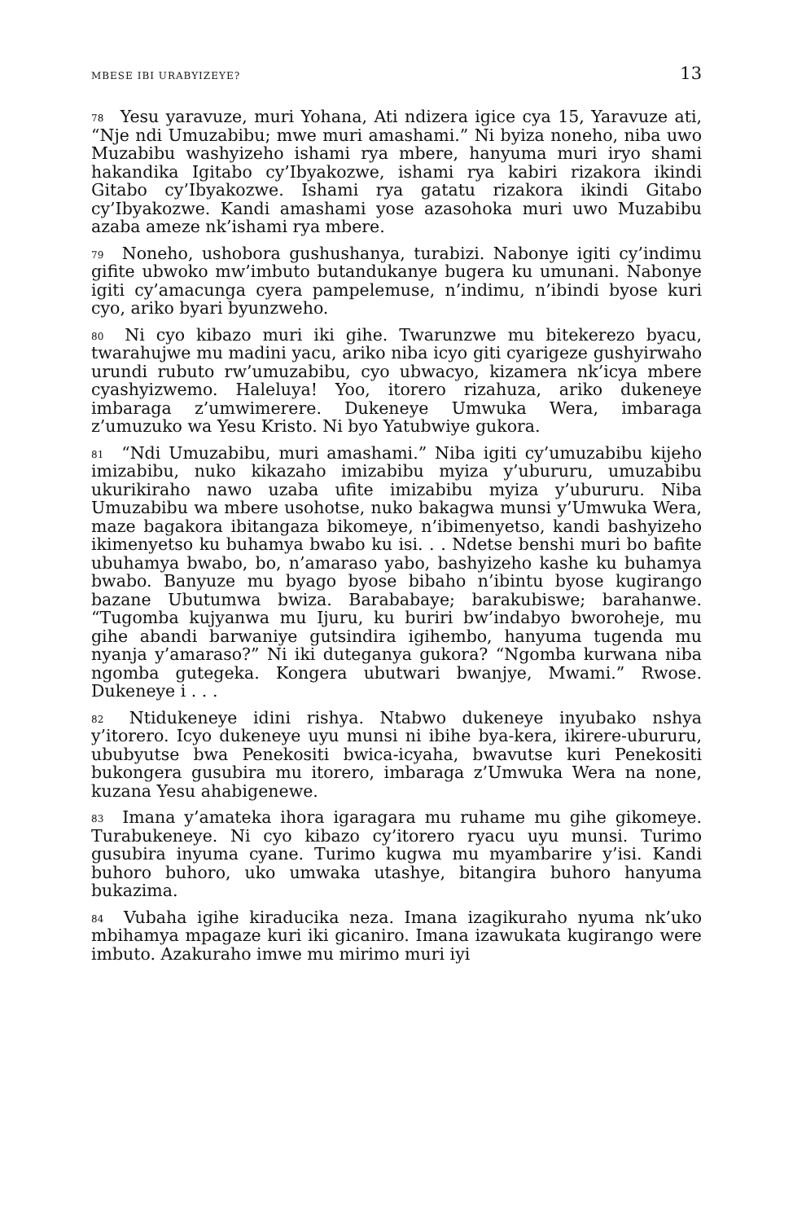MBESE IBI URABYIZEYE? 13
<sup>78</sup> Yesu yaravuze, muri Yohana, Ati ndizera igice cya 15, Yaravuze ati, “Nje ndi Umuzabibu; mwe muri amashami.” Ni byiza noneho, niba uwo Muzabibu washyizeho ishami rya mbere, hanyuma muri iryo shami hakandika Igitabo cy’Ibyakozwe, ishami rya kabiri rizakora ikindi Gitabo cy’Ibyakozwe. Ishami rya gatatu rizakora ikindi Gitabo cy’Ibyakozwe. Kandi amashami yose azasohoka muri uwo Muzabibu azaba ameze nk’ishami rya mbere.
<sup>79</sup> Noneho, ushobora gushushanya, turabizi. Nabonye igiti cy’indimu gifite ubwoko mw’imbuto butandukanye bugera ku umunani. Nabonye igiti cy’amacunga cyera pampelemuse, n’indimu, n’ibindi byose kuri cyo, ariko byari byunzweho.
<sup>80</sup> Ni cyo kibazo muri iki gihe. Twarunzwe mu bitekerezo byacu, twarahujwe mu madini yacu, ariko niba icyo giti cyarigeze gushyirwaho urundi rubuto rw’umuzabibu, cyo ubwacyo, kizamera nk’icya mbere cyashyizwemo. Haleluya! Yoo, itorero rizahuza, ariko dukeneye imbaraga z’umwimerere. Dukeneye Umwuka Wera, imbaraga z’umuzuko wa Yesu Kristo. Ni byo Yatubwiye gukora.
<sup>81</sup> “Ndi Umuzabibu, muri amashami.” Niba igiti cy’umuzabibu kijeho imizabibu, nuko kikazaho imizabibu myiza y’ubururu, umuzabibu ukurikiraho nawo uzaba ufite imizabibu myiza y’ubururu. Niba Umuzabibu wa mbere usohotse, nuko bakagwa munsi y’Umwuka Wera, maze bagakora ibitangaza bikomeye, n’ibimenyetso, kandi bashyizeho ikimenyetso ku buhamya bwabo ku isi. . . Ndetse benshi muri bo bafite ubuhamya bwabo, bo, n’amaraso yabo, bashyizeho kashe ku buhamya bwabo. Banyuze mu byago byose bibaho n’ibintu byose kugirango bazane Ubutumwa bwiza. Barababaye; barakubiswe; barahanwe. “Tugomba kujyanwa mu Ijuru, ku buriri bw’indabyo bworoheje, mu gihe abandi barwaniye gutsindira igihembo, hanyuma tugenda mu nyanja y’amaraso?” Ni iki duteganya gukora? “Ngomba kurwana niba ngomba gutegeka. Kongera ubutwari bwanjye, Mwami.” Rwose. Dukeneye i . . .
<sup>82</sup> Ntidukeneye idini rishya. Ntabwo dukeneye inyubako nshya y’itorero. Icyo dukeneye uyu munsi ni ibihe bya-kera, ikirere-ubururu, ububyutse bwa Penekositi bwica-icyaha, bwavutse kuri Penekositi bukongera gusubira mu itorero, imbaraga z’Umwuka Wera na none, kuzana Yesu ahabigenewe.
<sup>83</sup> Imana y’amateka ihora igaragara mu ruhame mu gihe gikomeye. Turabukeneye. Ni cyo kibazo cy’itorero ryacu uyu munsi. Turimo gusubira inyuma cyane. Turimo kugwa mu myambarire y’isi. Kandi buhoro buhoro, uko umwaka utashye, bitangira buhoro hanyuma bukazima.
<sup>84</sup> Vubaha igihe kiraducika neza. Imana izagikuraho nyuma nk’uko mbihamya mpagaze kuri iki gicaniro. Imana izawukata kugirango were imbuto. Azakuraho imwe mu mirimo muri iyi